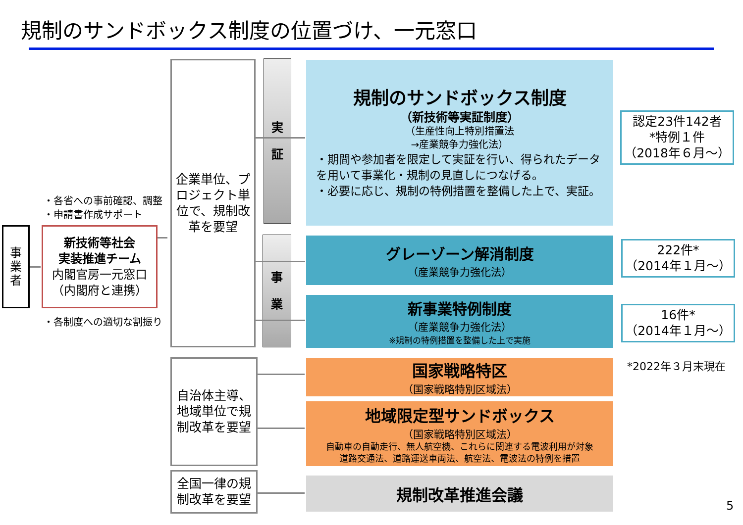規制のサンドボックス制度の位置づけ、一元窓口
事
業
者
・各省への事前確認、調整
・申請書作成サポート
新技術等社会
実装推進チーム
内閣官房一元窓口
（内閣府と連携）
・各制度への適切な割振り
企業単位、プロジェクト単位で、規制改革を要望
実
証
事
業
自治体主導、地域単位で規制改革を要望
全国一律の規制改革を要望
規制のサンドボックス制度
（新技術等実証制度）
（生産性向上特別措置法
→産業競争力強化法）
・期間や参加者を限定して実証を行い、得られたデータを用いて事業化・規制の見直しにつなげる。
・必要に応じ、規制の特例措置を整備した上で、実証。
グレーゾーン解消制度
（産業競争力強化法）
新事業特例制度
（産業競争力強化法）
※規制の特例措置を整備した上で実施
国家戦略特区
（国家戦略特別区域法）
地域限定型サンドボックス
（国家戦略特別区域法）
自動車の自動走行、無人航空機、これらに関連する電波利用が対象
道路交通法、道路運送車両法、航空法、電波法の特例を措置
規制改革推進会議
認定23件142者
*特例１件
（2018年６月～）
222件*
（2014年１月～）
16件*
（2014年１月～）
*2022年３月末現在
5